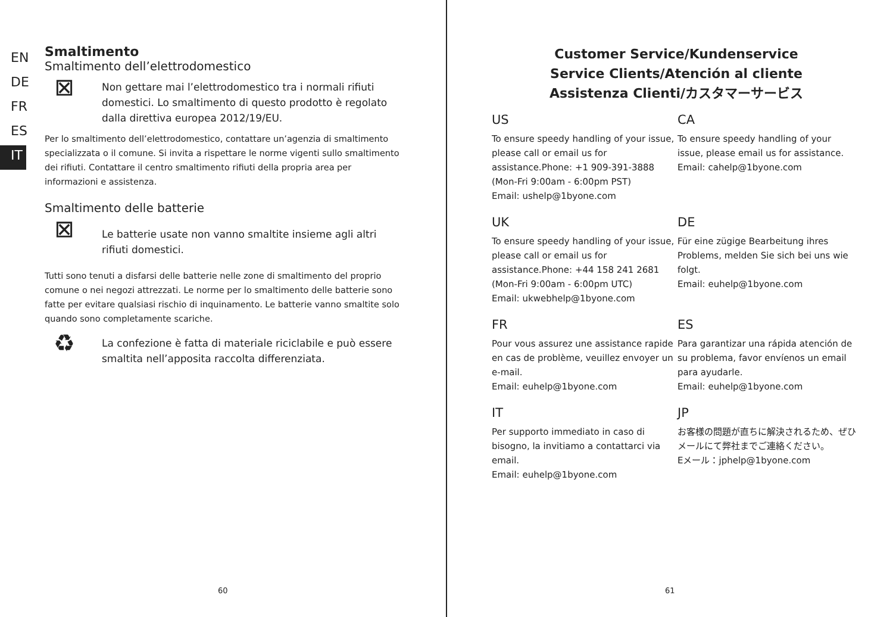EN
DE
FR
ES
IT
Smaltimento
Smaltimento dell’elettrodomestico
⊠
Non gettare mai l’elettrodomestico tra i normali rifiuti domestici. Lo smaltimento di questo prodotto è regolato dalla direttiva europea 2012/19/EU.
Per lo smaltimento dell’elettrodomestico, contattare un’agenzia di smaltimento specializzata o il comune. Si invita a rispettare le norme vigenti sullo smaltimento dei rifiuti. Contattare il centro smaltimento rifiuti della propria area per informazioni e assistenza.
Smaltimento delle batterie
⊠
Le batterie usate non vanno smaltite insieme agli altri rifiuti domestici.
Tutti sono tenuti a disfarsi delle batterie nelle zone di smaltimento del proprio comune o nei negozi attrezzati. Le norme per lo smaltimento delle batterie sono fatte per evitare qualsiasi rischio di inquinamento. Le batterie vanno smaltite solo quando sono completamente scariche.
♻
La confezione è fatta di materiale riciclabile e può essere smaltita nell’apposita raccolta differenziata.
60
Customer Service/Kundenservice
Service Clients/Atención al cliente
Assistenza Clienti/カスタマーサービス
US
To ensure speedy handling of your issue, please call or email us for assistance.Phone: +1 909-391-3888 (Mon-Fri 9:00am - 6:00pm PST)
Email: ushelp@1byone.com
CA
To ensure speedy handling of your issue, please email us for assistance.
Email: cahelp@1byone.com
UK
To ensure speedy handling of your issue, please call or email us for assistance.Phone: +44 158 241 2681 (Mon-Fri 9:00am - 6:00pm UTC)
Email: ukwebhelp@1byone.com
DE
Für eine zügige Bearbeitung ihres Problems, melden Sie sich bei uns wie folgt.
Email: euhelp@1byone.com
FR
Pour vous assurez une assistance rapide en cas de problème, veuillez envoyer un e-mail.
Email: euhelp@1byone.com
ES
Para garantizar una rápida atención de su problema, favor envíenos un email para ayudarle.
Email: euhelp@1byone.com
IT
Per supporto immediato in caso di bisogno, la invitiamo a contattarci via email.
Email: euhelp@1byone.com
JP
お客様の問題が直ちに解決されるため、ぜひメールにて弊社までご連絡ください。
Eメール：jphelp@1byone.com
61